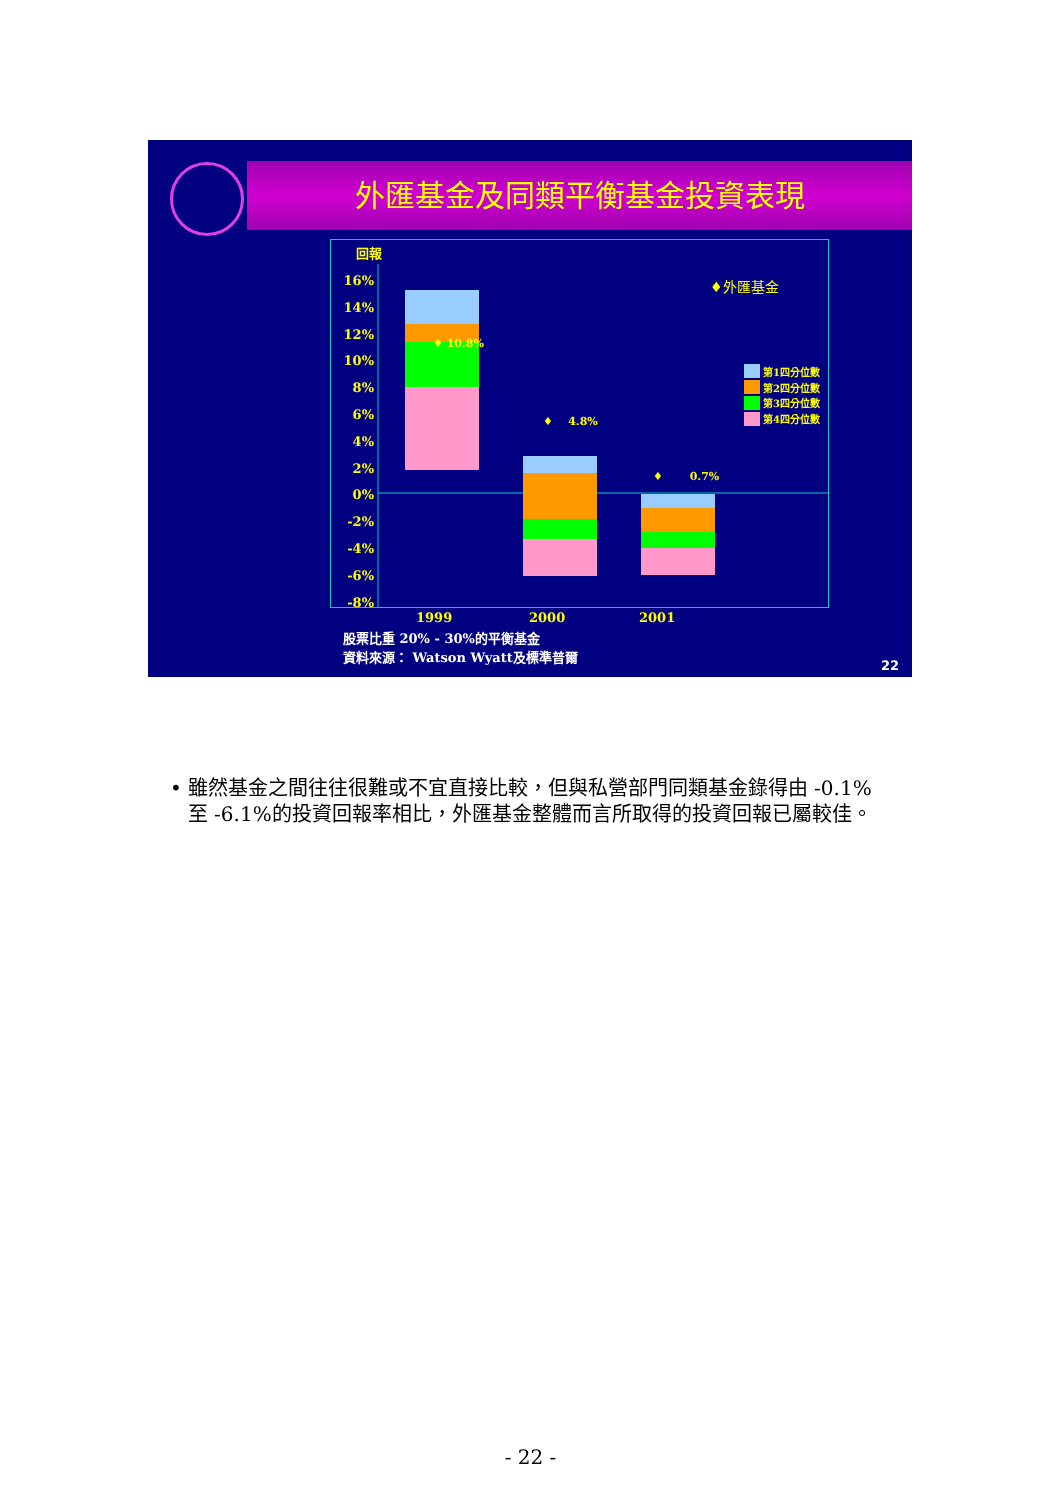外匯基金及同類平衡基金投資表現
回報
16%
14%
12%
10%
8%
6%
4%
2%
0%
-2%
-4%
-6%
-8%
♦外匯基金
♦ 10.8%
♦ 4.8%
♦ 0.7%
第1四分位數
第2四分位數
第3四分位數
第4四分位數
1999 2000 2001
股票比重 20% - 30%的平衡基金
資料來源： Watson Wyatt及標準普爾
22
• 雖然基金之間往往很難或不宜直接比較，但與私營部門同類基金錄得由 -0.1%至 -6.1%的投資回報率相比，外匯基金整體而言所取得的投資回報已屬較佳。
- 22 -